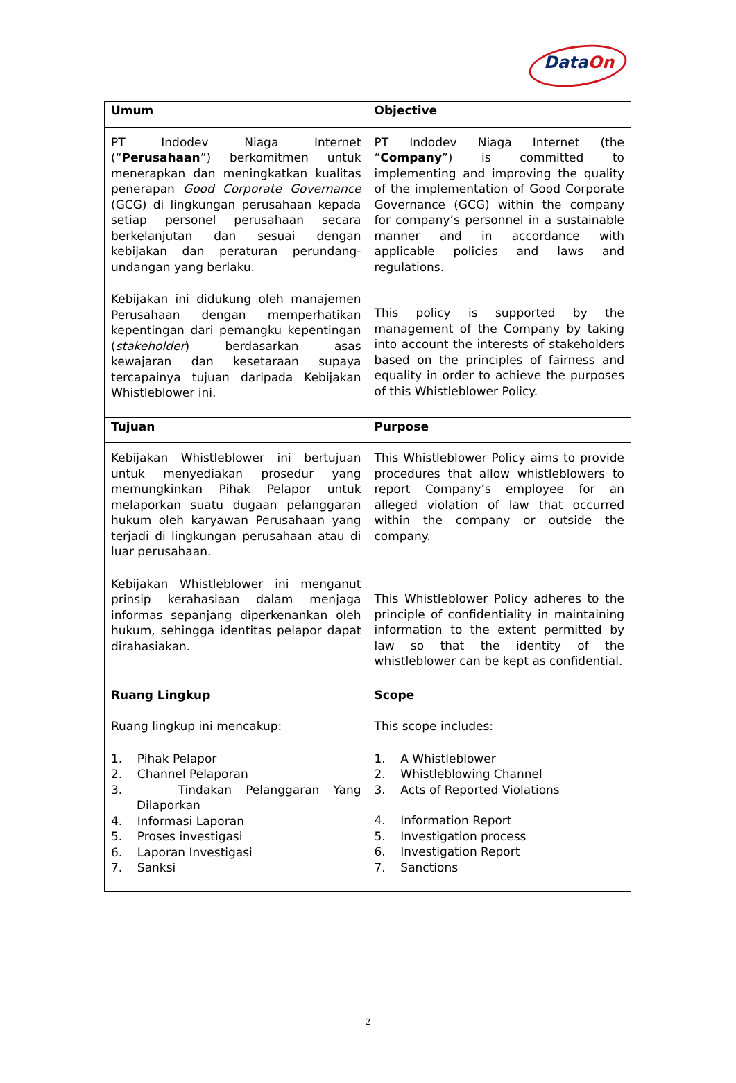DataOn
| Umum | Objective |
| --- | --- |
| PT Indodev Niaga Internet (“ Perusahaan ”) berkomitmen untuk menerapkan dan meningkatkan kualitas penerapan Good Corporate Governance (GCG) di lingkungan perusahaan kepada setiap personel perusahaan secara berkelanjutan dan sesuai dengan kebijakan dan peraturan perundang-undangan yang berlaku. Kebijakan ini didukung oleh manajemen Perusahaan dengan memperhatikan kepentingan dari pemangku kepentingan ( stakeholder ) berdasarkan asas kewajaran dan kesetaraan supaya tercapainya tujuan daripada Kebijakan Whistleblower ini. | PT Indodev Niaga Internet (the “ Company ”) is committed to implementing and improving the quality of the implementation of Good Corporate Governance (GCG) within the company for company’s personnel in a sustainable manner and in accordance with applicable policies and laws and regulations. This policy is supported by the management of the Company by taking into account the interests of stakeholders based on the principles of fairness and equality in order to achieve the purposes of this Whistleblower Policy. |
| Tujuan | Purpose |
| Kebijakan Whistleblower ini bertujuan untuk menyediakan prosedur yang memungkinkan Pihak Pelapor untuk melaporkan suatu dugaan pelanggaran hukum oleh karyawan Perusahaan yang terjadi di lingkungan perusahaan atau di luar perusahaan. Kebijakan Whistleblower ini menganut prinsip kerahasiaan dalam menjaga informas sepanjang diperkenankan oleh hukum, sehingga identitas pelapor dapat dirahasiakan. | This Whistleblower Policy aims to provide procedures that allow whistleblowers to report Company’s employee for an alleged violation of law that occurred within the company or outside the company. This Whistleblower Policy adheres to the principle of confidentiality in maintaining information to the extent permitted by law so that the identity of the whistleblower can be kept as confidential. |
| Ruang Lingkup | Scope |
| Ruang lingkup ini mencakup: 1. Pihak Pelapor 2. Channel Pelaporan 3. Tindakan Pelanggaran Yang Dilaporkan 4. Informasi Laporan 5. Proses investigasi 6. Laporan Investigasi 7. Sanksi | This scope includes: 1. A Whistleblower 2. Whistleblowing Channel 3. Acts of Reported Violations 4. Information Report 5. Investigation process 6. Investigation Report 7. Sanctions |
2